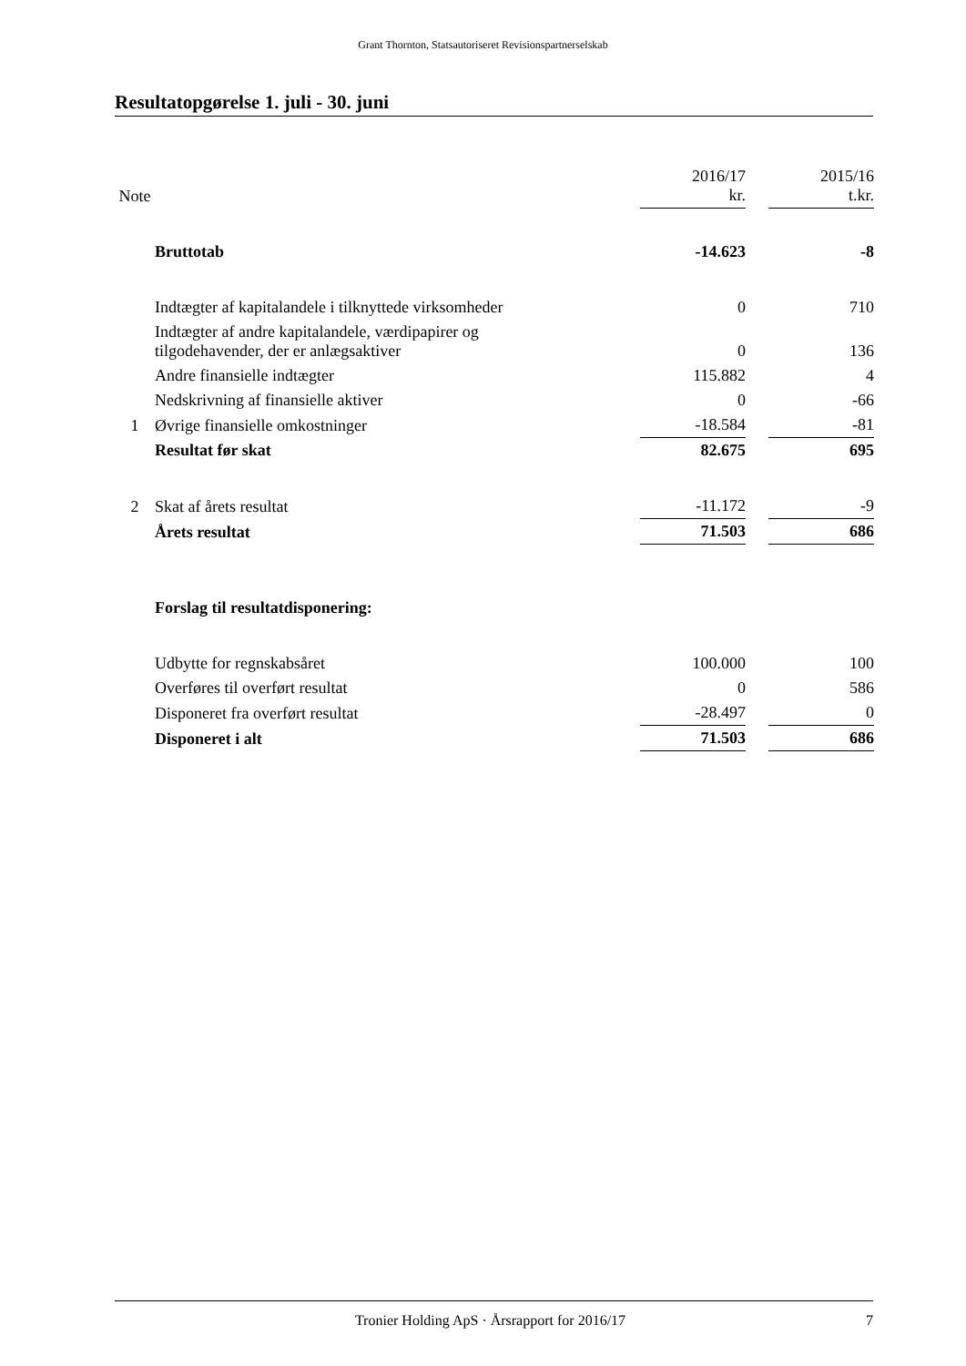Grant Thornton, Statsautoriseret Revisionspartnerselskab
Resultatopgørelse 1. juli - 30. juni
| Note | | 2016/17 kr. | | 2015/16 t.kr. |
| | Bruttotab | -14.623 | | -8 |
| | Indtægter af kapitalandele i tilknyttede virksomheder | 0 | | 710 |
| | Indtægter af andre kapitalandele, værdipapirer og tilgodehavender, der er anlægsaktiver | 0 | | 136 |
| | Andre finansielle indtægter | 115.882 | | 4 |
| | Nedskrivning af finansielle aktiver | 0 | | -66 |
| 1 | Øvrige finansielle omkostninger | -18.584 | | -81 |
| | Resultat før skat | 82.675 | | 695 |
| 2 | Skat af årets resultat | -11.172 | | -9 |
| | Årets resultat | 71.503 | | 686 |
| | Forslag til resultatdisponering: | | | |
| | Udbytte for regnskabsåret | 100.000 | | 100 |
| | Overføres til overført resultat | 0 | | 586 |
| | Disponeret fra overført resultat | -28.497 | | 0 |
| | Disponeret i alt | 71.503 | | 686 |
Tronier Holding ApS · Årsrapport for 2016/17 7